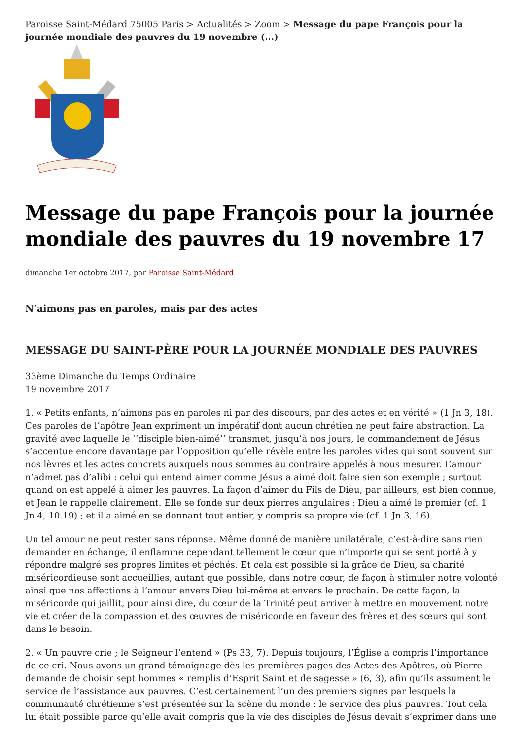Paroisse Saint-Médard 75005 Paris > Actualités > Zoom > Message du pape François pour la journée mondiale des pauvres du 19 novembre (...)
Message du pape François pour la journée mondiale des pauvres du 19 novembre 17
dimanche 1er octobre 2017, par Paroisse Saint-Médard
N’aimons pas en paroles, mais par des actes
MESSAGE DU SAINT-PÈRE POUR LA JOURNÉE MONDIALE DES PAUVRES
33ème Dimanche du Temps Ordinaire
19 novembre 2017
1. « Petits enfants, n’aimons pas en paroles ni par des discours, par des actes et en vérité » (1 Jn 3, 18). Ces paroles de l’apôtre Jean expriment un impératif dont aucun chrétien ne peut faire abstraction. La gravité avec laquelle le ‘‘disciple bien-aimé’’ transmet, jusqu’à nos jours, le commandement de Jésus s’accentue encore davantage par l’opposition qu’elle révèle entre les paroles vides qui sont souvent sur nos lèvres et les actes concrets auxquels nous sommes au contraire appelés à nous mesurer. L’amour n’admet pas d’alibi : celui qui entend aimer comme Jésus a aimé doit faire sien son exemple ; surtout quand on est appelé à aimer les pauvres. La façon d’aimer du Fils de Dieu, par ailleurs, est bien connue, et Jean le rappelle clairement. Elle se fonde sur deux pierres angulaires : Dieu a aimé le premier (cf. 1 Jn 4, 10.19) ; et il a aimé en se donnant tout entier, y compris sa propre vie (cf. 1 Jn 3, 16).
Un tel amour ne peut rester sans réponse. Même donné de manière unilatérale, c’est-à-dire sans rien demander en échange, il enflamme cependant tellement le cœur que n’importe qui se sent porté à y répondre malgré ses propres limites et péchés. Et cela est possible si la grâce de Dieu, sa charité miséricordieuse sont accueillies, autant que possible, dans notre cœur, de façon à stimuler notre volonté ainsi que nos affections à l’amour envers Dieu lui-même et envers le prochain. De cette façon, la miséricorde qui jaillit, pour ainsi dire, du cœur de la Trinité peut arriver à mettre en mouvement notre vie et créer de la compassion et des œuvres de miséricorde en faveur des frères et des sœurs qui sont dans le besoin.
2. « Un pauvre crie ; le Seigneur l’entend » (Ps 33, 7). Depuis toujours, l’Église a compris l’importance de ce cri. Nous avons un grand témoignage dès les premières pages des Actes des Apôtres, où Pierre demande de choisir sept hommes « remplis d’Esprit Saint et de sagesse » (6, 3), afin qu’ils assument le service de l’assistance aux pauvres. C’est certainement l’un des premiers signes par lesquels la communauté chrétienne s’est présentée sur la scène du monde : le service des plus pauvres. Tout cela lui était possible parce qu’elle avait compris que la vie des disciples de Jésus devait s’exprimer dans une